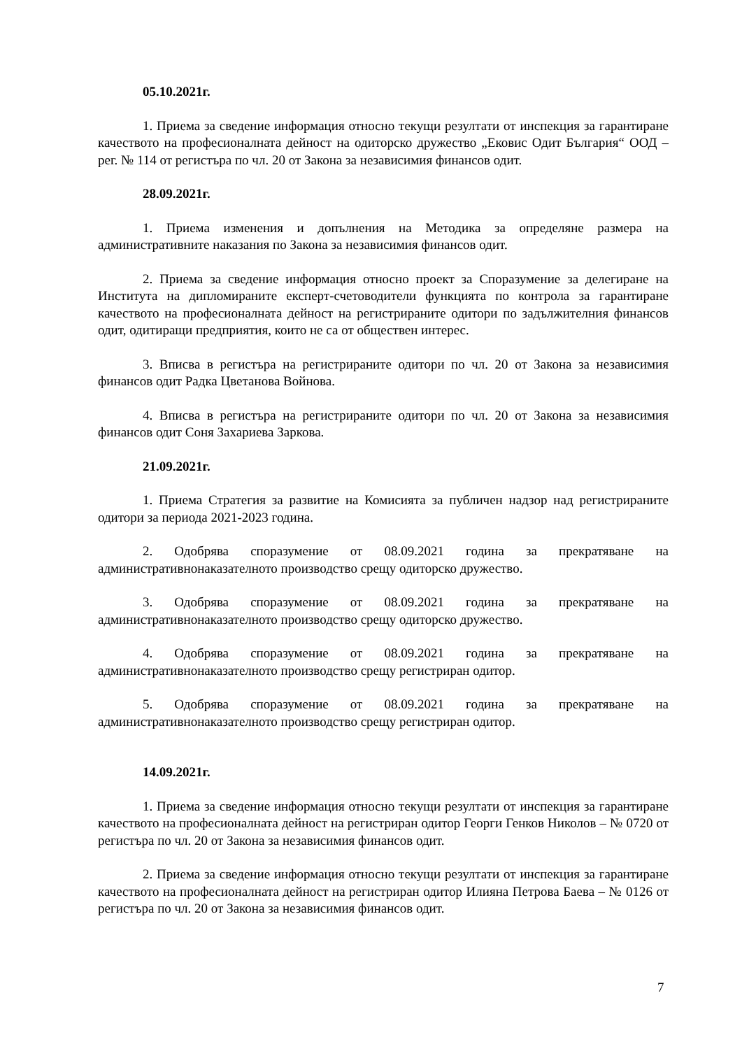05.10.2021г.
1. Приема за сведение информация относно текущи резултати от инспекция за гарантиране качеството на професионалната дейност на одиторско дружество „Ековис Одит България“ ООД – рег. № 114 от регистъра по чл. 20 от Закона за независимия финансов одит.
28.09.2021г.
1. Приема изменения и допълнения на Методика за определяне размера на административните наказания по Закона за независимия финансов одит.
2. Приема за сведение информация относно проект за Споразумение за делегиране на Института на дипломираните експерт-счетоводители функцията по контрола за гарантиране качеството на професионалната дейност на регистрираните одитори по задължителния финансов одит, одитиращи предприятия, които не са от обществен интерес.
3. Вписва в регистъра на регистрираните одитори по чл. 20 от Закона за независимия финансов одит Радка Цветанова Войнова.
4. Вписва в регистъра на регистрираните одитори по чл. 20 от Закона за независимия финансов одит Соня Захариева Заркова.
21.09.2021г.
1. Приема Стратегия за развитие на Комисията за публичен надзор над регистрираните одитори за периода 2021-2023 година.
2. Одобрява споразумение от 08.09.2021 година за прекратяване на административнонаказателното производство срещу одиторско дружество.
3. Одобрява споразумение от 08.09.2021 година за прекратяване на административнонаказателното производство срещу одиторско дружество.
4. Одобрява споразумение от 08.09.2021 година за прекратяване на административнонаказателното производство срещу регистриран одитор.
5. Одобрява споразумение от 08.09.2021 година за прекратяване на административнонаказателното производство срещу регистриран одитор.
14.09.2021г.
1. Приема за сведение информация относно текущи резултати от инспекция за гарантиране качеството на професионалната дейност на регистриран одитор Георги Генков Николов – № 0720 от регистъра по чл. 20 от Закона за независимия финансов одит.
2. Приема за сведение информация относно текущи резултати от инспекция за гарантиране качеството на професионалната дейност на регистриран одитор Илияна Петрова Баева – № 0126 от регистъра по чл. 20 от Закона за независимия финансов одит.
7